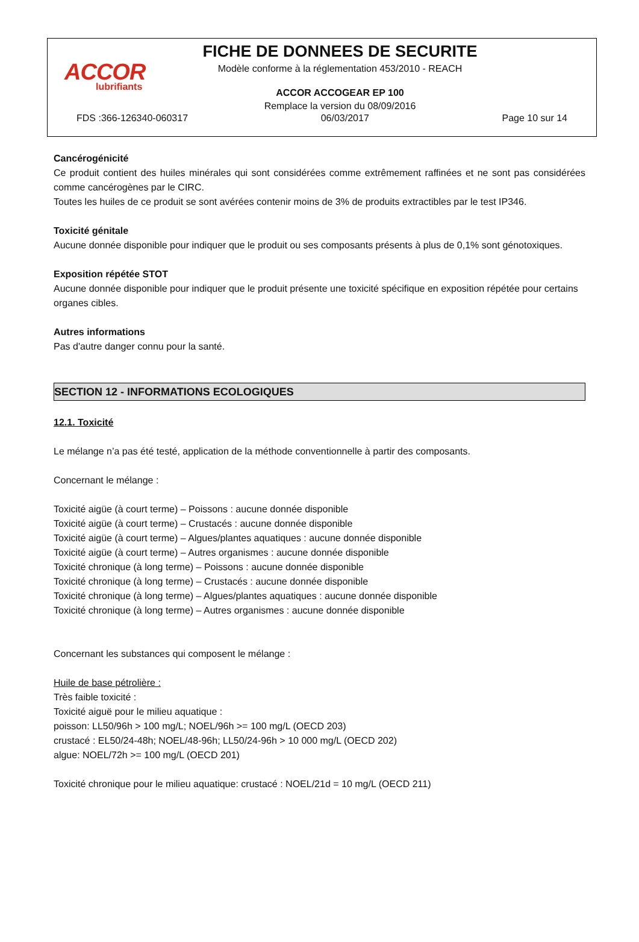ACCOR
lubrifiants
FICHE DE DONNEES DE SECURITE
Modèle conforme à la réglementation 453/2010 - REACH
ACCOR ACCOGEAR EP 100
Remplace la version du 08/09/2016
FDS :366-126340-060317 06/03/2017 Page 10 sur 14
Cancérogénicité
Ce produit contient des huiles minérales qui sont considérées comme extrêmement raffinées et ne sont pas considérées comme cancérogènes par le CIRC.
Toutes les huiles de ce produit se sont avérées contenir moins de 3% de produits extractibles par le test IP346.
Toxicité génitale
Aucune donnée disponible pour indiquer que le produit ou ses composants présents à plus de 0,1% sont génotoxiques.
Exposition répétée STOT
Aucune donnée disponible pour indiquer que le produit présente une toxicité spécifique en exposition répétée pour certains organes cibles.
Autres informations
Pas d'autre danger connu pour la santé.
SECTION 12 - INFORMATIONS ECOLOGIQUES
12.1. Toxicité
Le mélange n’a pas été testé, application de la méthode conventionnelle à partir des composants.
Concernant le mélange :
Toxicité aigüe (à court terme) – Poissons : aucune donnée disponible
Toxicité aigüe (à court terme) – Crustacés : aucune donnée disponible
Toxicité aigüe (à court terme) – Algues/plantes aquatiques : aucune donnée disponible
Toxicité aigüe (à court terme) – Autres organismes : aucune donnée disponible
Toxicité chronique (à long terme) – Poissons : aucune donnée disponible
Toxicité chronique (à long terme) – Crustacés : aucune donnée disponible
Toxicité chronique (à long terme) – Algues/plantes aquatiques : aucune donnée disponible
Toxicité chronique (à long terme) – Autres organismes : aucune donnée disponible
Concernant les substances qui composent le mélange :
Huile de base pétrolière :
Très faible toxicité :
Toxicité aiguë pour le milieu aquatique :
poisson: LL50/96h > 100 mg/L; NOEL/96h >= 100 mg/L (OECD 203)
crustacé : EL50/24-48h; NOEL/48-96h; LL50/24-96h > 10 000 mg/L (OECD 202)
algue: NOEL/72h >= 100 mg/L (OECD 201)
Toxicité chronique pour le milieu aquatique: crustacé : NOEL/21d = 10 mg/L (OECD 211)